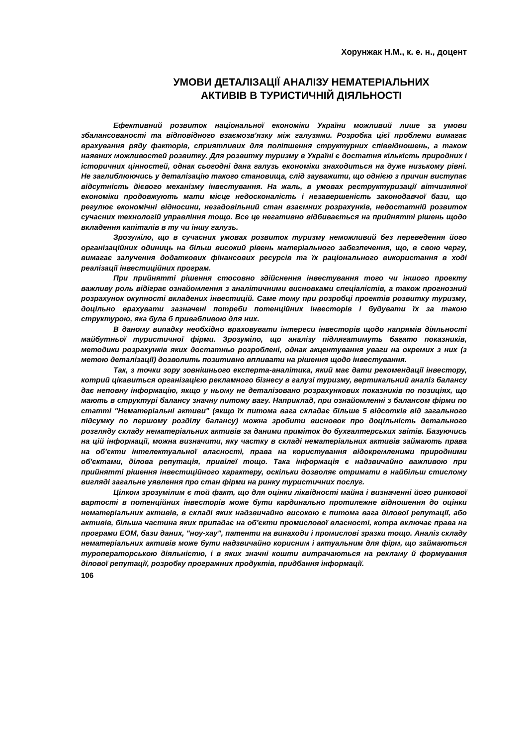Хорунжак Н.М., к. е. н., доцент
УМОВИ ДЕТАЛІЗАЦІЇ АНАЛІЗУ НЕМАТЕРІАЛЬНИХ
АКТИВІВ В ТУРИСТИЧНІЙ ДІЯЛЬНОСТІ
Ефективний розвиток національної економіки України можливий лише за умови збалансованості та відповідного взаємозв'язку між галузями. Розробка цієї проблеми вимагає врахування ряду факторів, сприятливих для поліпшення структурних співвідношень, а також наявних можливостей розвитку. Для розвитку туризму в Україні є достатня кількість природних і історичних цінностей, однак сьогодні дана галузь економіки знаходиться на дуже низькому рівні. Не заглиблюючись у деталізацію такого становища, слід зауважити, що однією з причин виступає відсутність дієвого механізму інвестування. На жаль, в умовах реструктуризації вітчизняної економіки продовжують мати місце недосконалість і незавершеність законодавчої бази, що регулює економічні відносини, незадовільний стан взаємних розрахунків, недостатній розвиток сучасних технологій управління тощо. Все це негативно відбивається на прийнятті рішень щодо вкладення капіталів в ту чи іншу галузь.
Зрозуміло, що в сучасних умовах розвиток туризму неможливий без переведення його організаційних одиниць на більш високий рівень матеріального забезпечення, що, в свою чергу, вимагає залучення додаткових фінансових ресурсів та їх раціонального використання в ході реалізації інвестиційних програм.
При прийнятті рішення стосовно здійснення інвестування того чи іншого проекту важливу роль відіграє ознайомлення з аналітичними висновками спеціалістів, а також прогнозний розрахунок окупності вкладених інвестицій. Саме тому при розробці проектів розвитку туризму, доцільно врахувати зазначені потреби потенційних інвесторів і будувати їх за такою структурою, яка була б привабливою для них.
В даному випадку необхідно враховувати інтереси інвесторів щодо напрямів діяльності майбутньої туристичної фірми. Зрозуміло, що аналізу підлягатимуть багато показників, методики розрахунків яких достатньо розроблені, однак акцентування уваги на окремих з них (з метою деталізації) дозволить позитивно впливати на рішення щодо інвестування.
Так, з точки зору зовнішнього експерта-аналітика, який має дати рекомендації інвестору, котрий цікавиться організацією рекламного бізнесу в галузі туризму, вертикальний аналіз балансу дає неповну інформацію, якщо у ньому не деталізовано розрахункових показників по позиціях, що мають в структурі балансу значну питому вагу. Наприклад, при ознайомленні з балансом фірми по статті "Нематеріальні активи" (якщо їх питома вага складає більше 5 відсотків від загального підсумку по першому розділу балансу) можна зробити висновок про доцільність детального розгляду складу нематеріальних активів за даними приміток до бухгалтерських звітів. Базуючись на цій інформації, можна визначити, яку частку в складі нематеріальних активів займають права на об'єкти інтелектуальної власності, права на користування відокремленими природними об'єктами, ділова репутація, привілеї тощо. Така інформація є надзвичайно важливою при прийнятті рішення інвестиційного характеру, оскільки дозволяє отримати в найбільш стислому вигляді загальне уявлення про стан фірми на ринку туристичних послуг.
Цілком зрозумілим є той факт, що для оцінки ліквідності майна і визначенні його ринкової вартості в потенційних інвесторів може бути кардинально протилежне відношення до оцінки нематеріальних активів, в складі яких надзвичайно високою є питома вага ділової репутації, або активів, більша частина яких припадає на об'єкти промислової власності, котра включає права на програми ЕОМ, бази даних, "ноу-хау", патенти на винаходи і промислові зразки тощо. Аналіз складу нематеріальних активів може бути надзвичайно корисним і актуальним для фірм, що займаються туроператорською діяльністю, і в яких значні кошти витрачаються на рекламу й формування ділової репутації, розробку програмних продуктів, придбання інформації.
106